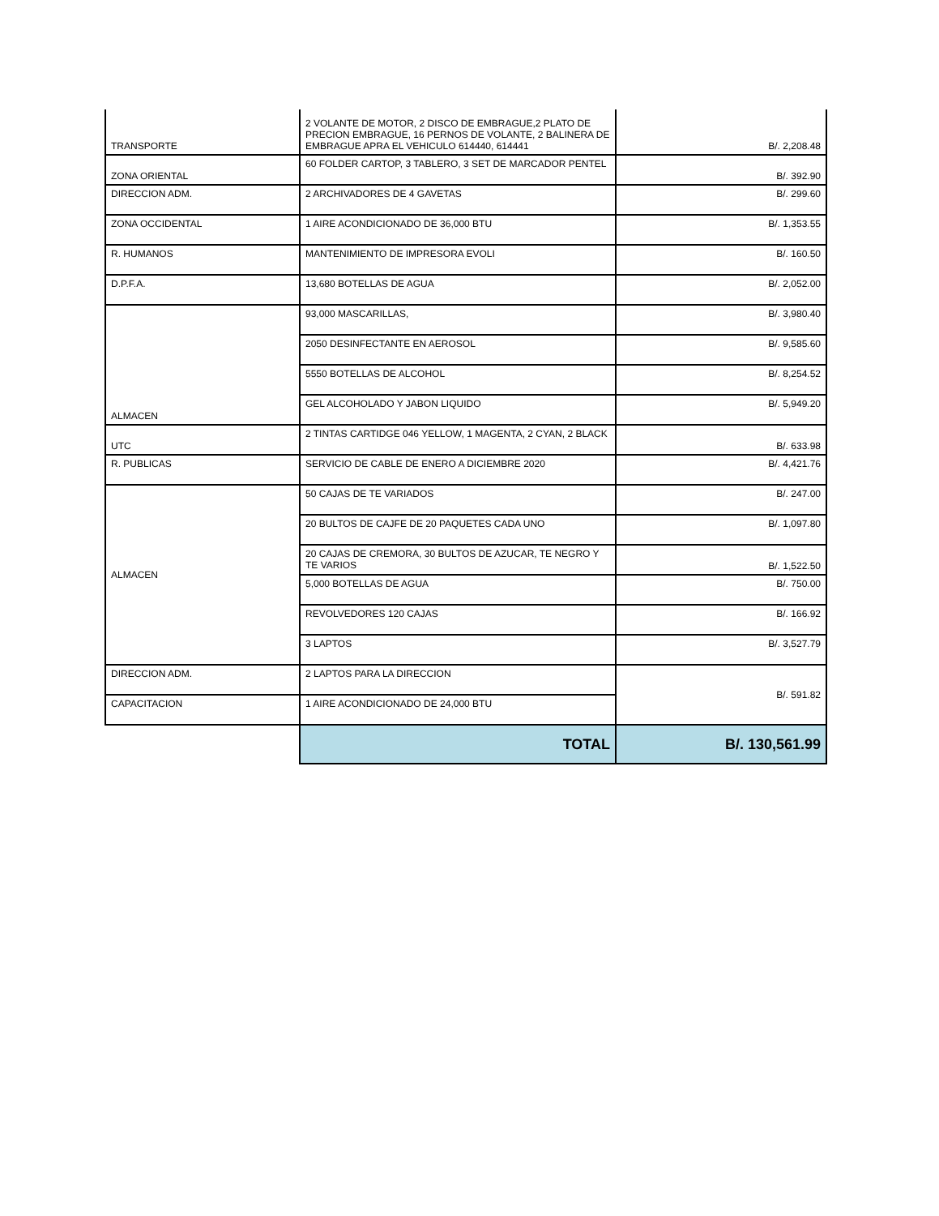| TRANSPORTE | 2 VOLANTE DE MOTOR, 2 DISCO DE EMBRAGUE,2 PLATO DE PRECION EMBRAGUE, 16 PERNOS DE VOLANTE, 2 BALINERA DE EMBRAGUE APRA EL VEHICULO 614440, 614441 | B/. 2,208.48 |
| ZONA ORIENTAL | 60 FOLDER CARTOP, 3 TABLERO, 3 SET DE MARCADOR PENTEL | B/. 392.90 |
| DIRECCION ADM. | 2 ARCHIVADORES DE 4 GAVETAS | B/. 299.60 |
| ZONA OCCIDENTAL | 1 AIRE ACONDICIONADO DE 36,000 BTU | B/. 1,353.55 |
| R. HUMANOS | MANTENIMIENTO DE IMPRESORA EVOLI | B/. 160.50 |
| D.P.F.A. | 13,680 BOTELLAS DE AGUA | B/. 2,052.00 |
| ALMACEN | 93,000 MASCARILLAS, | B/. 3,980.40 |
| | 2050 DESINFECTANTE EN AEROSOL | B/. 9,585.60 |
| | 5550 BOTELLAS DE ALCOHOL | B/. 8,254.52 |
| | GEL ALCOHOLADO Y JABON LIQUIDO | B/. 5,949.20 |
| UTC | 2 TINTAS CARTIDGE 046 YELLOW, 1 MAGENTA, 2 CYAN, 2 BLACK | B/. 633.98 |
| R. PUBLICAS | SERVICIO DE CABLE DE ENERO A DICIEMBRE 2020 | B/. 4,421.76 |
| ALMACEN | 50 CAJAS DE TE VARIADOS | B/. 247.00 |
| | 20 BULTOS DE CAJFE DE 20 PAQUETES CADA UNO | B/. 1,097.80 |
| | 20 CAJAS DE CREMORA, 30 BULTOS DE AZUCAR, TE NEGRO Y TE VARIOS | B/. 1,522.50 |
| | 5,000 BOTELLAS DE AGUA | B/. 750.00 |
| | REVOLVEDORES 120 CAJAS | B/. 166.92 |
| | 3 LAPTOS | B/. 3,527.79 |
| DIRECCION ADM. | 2 LAPTOS PARA LA DIRECCION | B/. 591.82 |
| CAPACITACION | 1 AIRE ACONDICIONADO DE 24,000 BTU | |
| | TOTAL | B/. 130,561.99 |